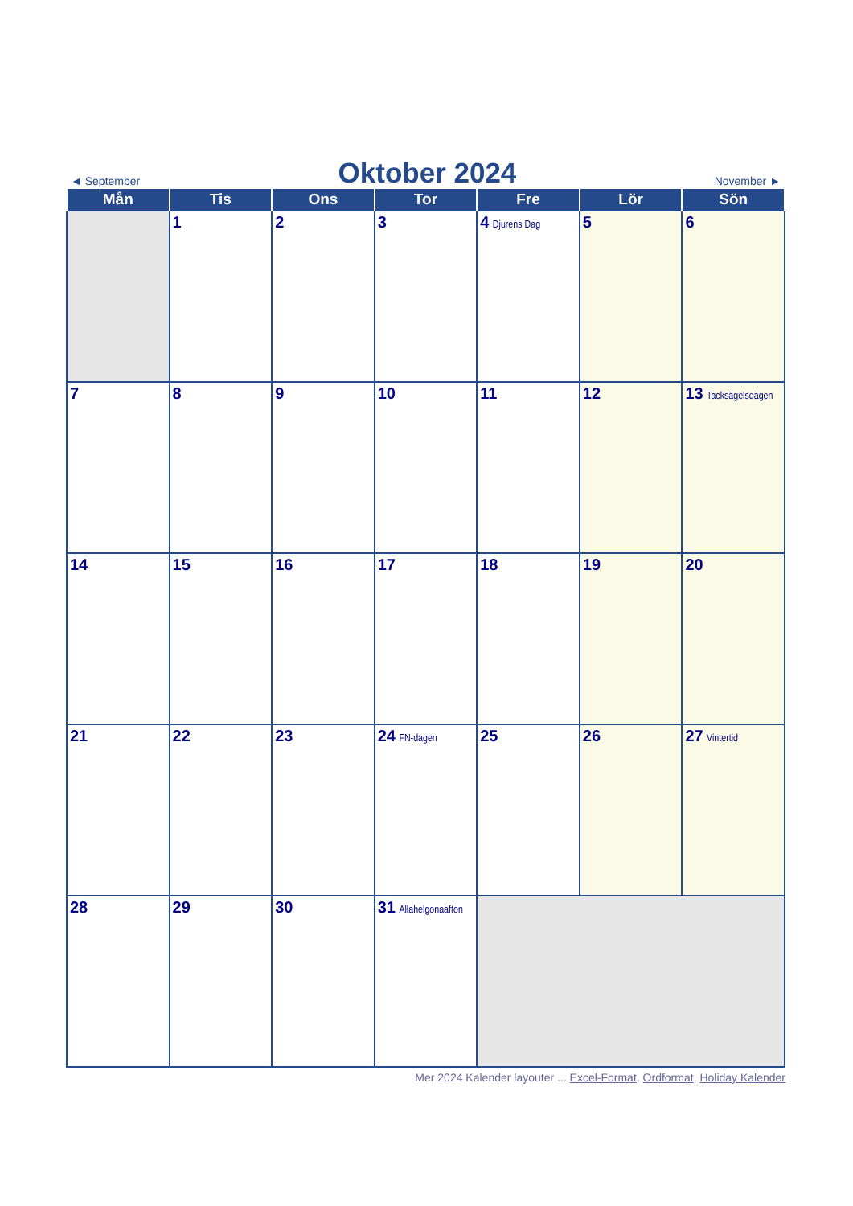◄ September
Oktober 2024
November ►
| Mån | Tis | Ons | Tor | Fre | Lör | Sön |
| --- | --- | --- | --- | --- | --- | --- |
| | 1 | 2 | 3 | 4 Djurens Dag | 5 | 6 |
| 7 | 8 | 9 | 10 | 11 | 12 | 13 Tacksägelsdagen |
| 14 | 15 | 16 | 17 | 18 | 19 | 20 |
| 21 | 22 | 23 | 24 FN-dagen | 25 | 26 | 27 Vintertid |
| 28 | 29 | 30 | 31 Allahelgonaafton | | | |
Mer 2024 Kalender layouter ... Excel-Format, Ordformat, Holiday Kalender